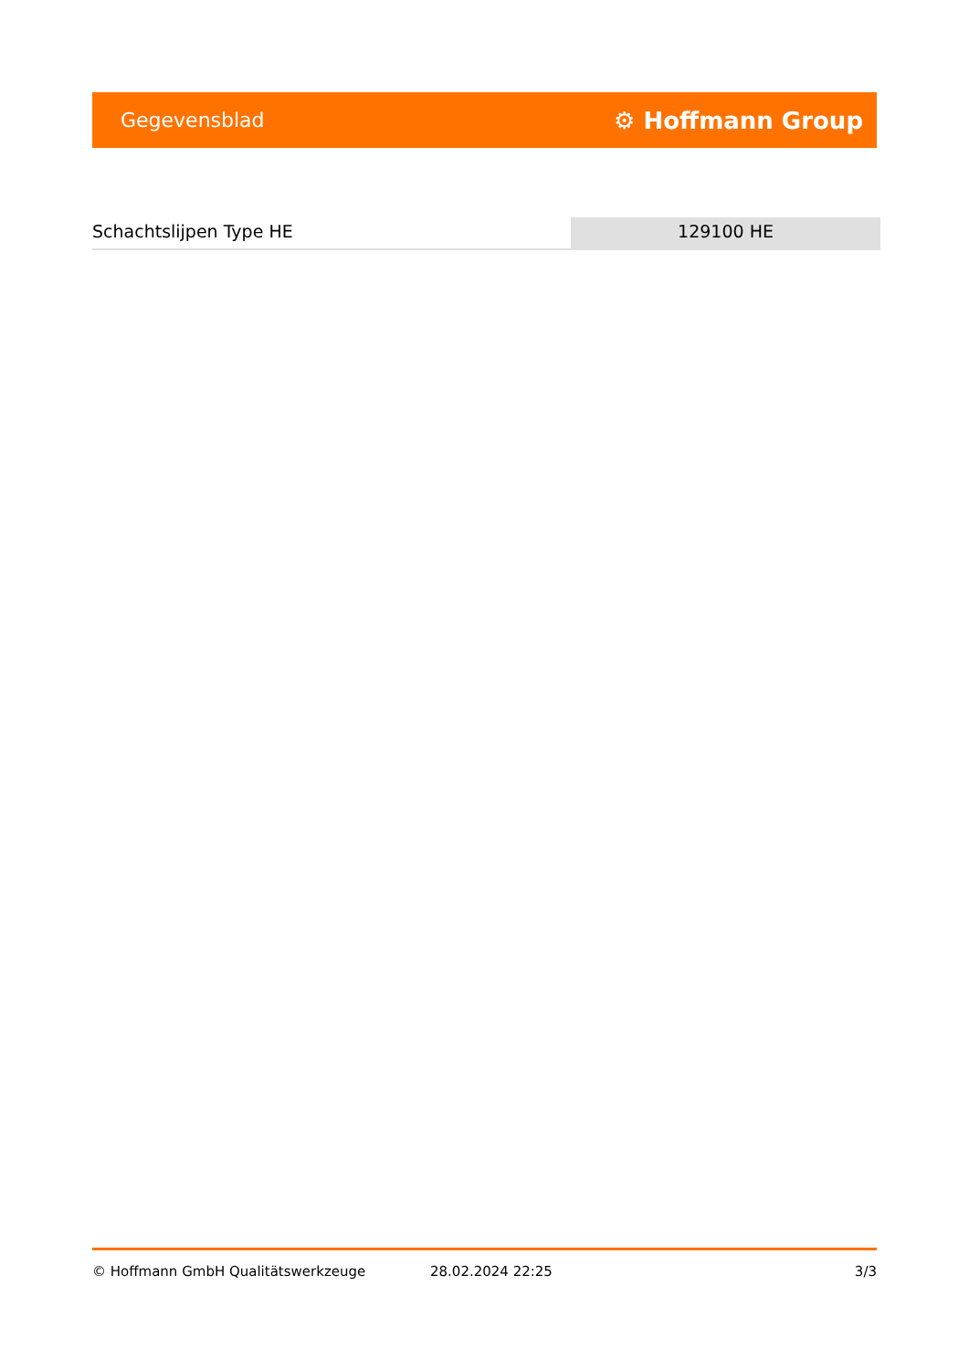Gegevensblad ⚙ Hoffmann Group
Schachtslijpen Type HE 129100 HE
© Hoffmann GmbH Qualitätswerkzeuge 28.02.2024 22:25 3/3